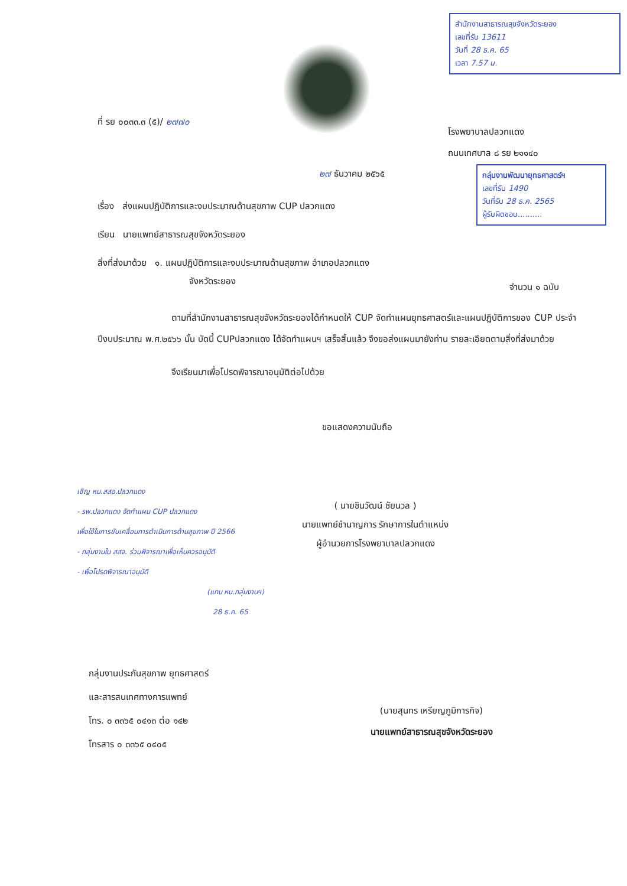สำนักงานสาธารณสุขจังหวัดระยอง
เลขที่รับ 13611
วันที่ 28 ธ.ค. 65
เวลา 7.57 น.
ที่ รย ๐๐๓๓.๓ (๕)/ ๒๗๗๐
โรงพยาบาลปลวกแดง
ถนนเทศบาล ๘ รย ๒๑๑๔๐
๒๗ ธันวาคม ๒๕๖๕
กลุ่มงานพัฒนายุทธศาสตร์ฯ
เลขที่รับ 1490
วันที่รับ 28 ธ.ค. 2565
ผู้รับผิดชอบ..........
เรื่อง ส่งแผนปฏิบัติการและงบประมาณด้านสุขภาพ CUP ปลวกแดง
เรียน นายแพทย์สาธารณสุขจังหวัดระยอง
สิ่งที่ส่งมาด้วย ๑. แผนปฏิบัติการและงบประมาณด้านสุขภาพ อำเภอปลวกแดง
จังหวัดระยอง
จำนวน ๑ ฉบับ
ตามที่สำนักงานสาธารณสุขจังหวัดระยองได้กำหนดให้ CUP จัดทำแผนยุทธศาสตร์และแผนปฏิบัติการของ CUP ประจำปีงบประมาณ พ.ศ.๒๕๖๖ นั้น บัดนี้ CUPปลวกแดง ได้จัดทำแผนฯ เสร็จสิ้นแล้ว จึงขอส่งแผนมายังท่าน รายละเอียดตามสิ่งที่ส่งมาด้วย
จึงเรียนมาเพื่อโปรดพิจารณาอนุมัติต่อไปด้วย
ขอแสดงความนับถือ
( นายชินวัฒน์ ชัยนวล )
นายแพทย์ชำนาญการ รักษาการในตำแหน่ง
ผู้อำนวยการโรงพยาบาลปลวกแดง
เชิญ หน.สสอ.ปลวกแดง
- รพ.ปลวกแดง จัดทำแผน CUP ปลวกแดง
เพื่อใช้ในการขับเคลื่อนการดำเนินการด้านสุขภาพ ปี 2566
- กลุ่มงานใน สสจ. ร่วมพิจารณาเพื่อเห็นควรอนุมัติ
- เพื่อโปรดพิจารณาอนุมัติ
(แทน หน.กลุ่มงานฯ)
28 ธ.ค. 65
กลุ่มงานประกันสุขภาพ ยุทธศาสตร์
และสารสนเทศทางการแพทย์
โทร. ๐ ๓๓๖๕ ๐๔๑๓ ต่อ ๑๔๒
โทรสาร ๐ ๓๓๖๕ ๐๔๐๕
(นายสุนทร เหรียญภูมิการกิจ)
นายแพทย์สาธารณสุขจังหวัดระยอง